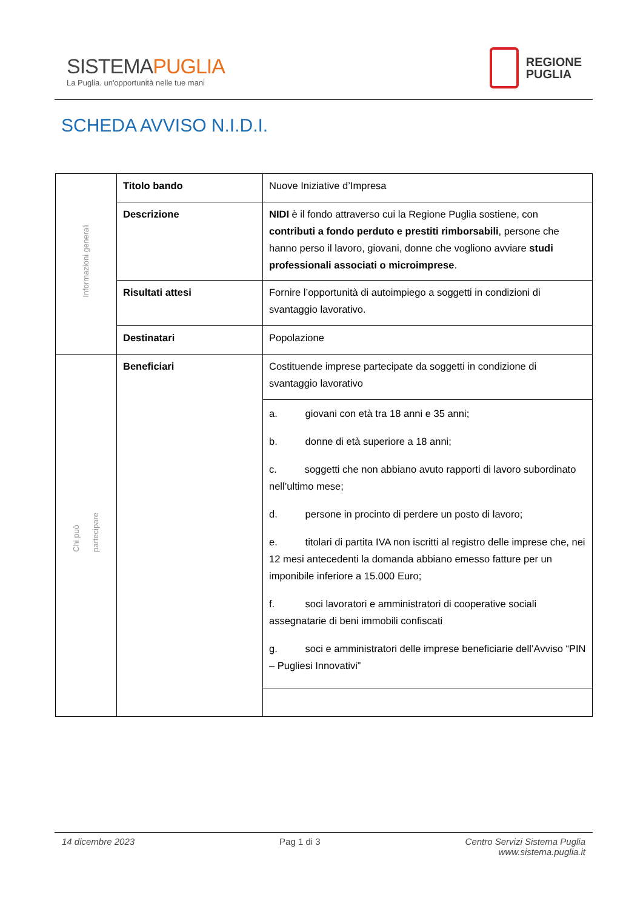SISTEMAPUGLIA
La Puglia. un'opportunità nelle tue mani
REGIONE
PUGLIA
SCHEDA AVVISO N.I.D.I.
| Informazioni generali | Titolo bando | Nuove Iniziative d’Impresa |
| | Descrizione | NIDI è il fondo attraverso cui la Regione Puglia sostiene, con contributi a fondo perduto e prestiti rimborsabili , persone che hanno perso il lavoro, giovani, donne che vogliono avviare studi professionali associati o microimprese . |
| | Risultati attesi | Fornire l’opportunità di autoimpiego a soggetti in condizioni di svantaggio lavorativo. |
| | Destinatari | Popolazione |
| Chi può partecipare | Beneficiari | Costituende imprese partecipate da soggetti in condizione di svantaggio lavorativo |
| | | a. giovani con età tra 18 anni e 35 anni; b. donne di età superiore a 18 anni; c. soggetti che non abbiano avuto rapporti di lavoro subordinato nell’ultimo mese; d. persone in procinto di perdere un posto di lavoro; e. titolari di partita IVA non iscritti al registro delle imprese che, nei 12 mesi antecedenti la domanda abbiano emesso fatture per un imponibile inferiore a 15.000 Euro; f. soci lavoratori e amministratori di cooperative sociali assegnatarie di beni immobili confiscati g. soci e amministratori delle imprese beneficiarie dell’Avviso “PIN – Pugliesi Innovativi” |
14 dicembre 2023 Pag 1 di 3 Centro Servizi Sistema Puglia
www.sistema.puglia.it